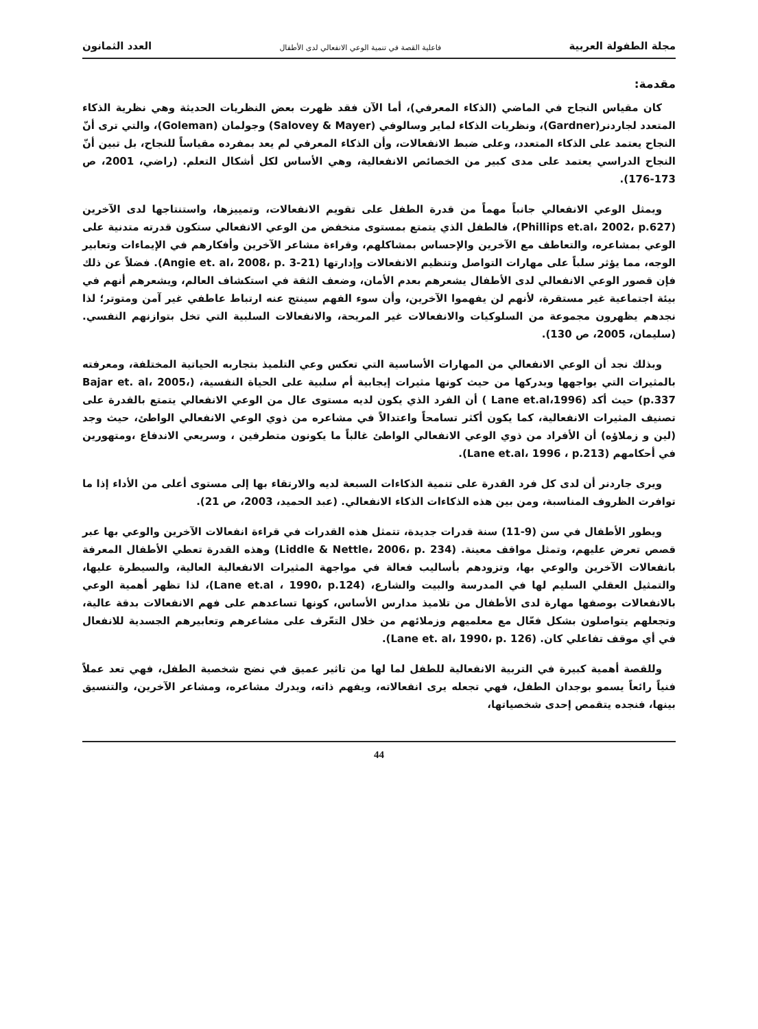مجلة الطفولة العربية فاعلية القصة في تنمية الوعي الانفعالي لدى الأطفال العدد الثمانون
مقدمة:
كان مقياس النجاح في الماضي (الذكاء المعرفي)، أما الآن فقد ظهرت بعض النظريات الحديثة وهي نظرية الذكاء المتعدد لجاردنر(Gardner)، ونظريات الذكاء لماير وسالوفي (Salovey & Mayer) وجولمان (Goleman)، والتي ترى أنّ النجاح يعتمد على الذكاء المتعدد، وعلى ضبط الانفعالات، وأن الذكاء المعرفي لم يعد بمفرده مقياساً للنجاح، بل تبين أنّ النجاح الدراسي يعتمد على مدى كبير من الخصائص الانفعالية، وهي الأساس لكل أشكال التعلم. (راضي، 2001، ص 173-176).
ويمثل الوعي الانفعالي جانباً مهماً من قدرة الطفل على تقويم الانفعالات، وتمييزها، واستنتاجها لدى الآخرين (Phillips et.al، 2002، p.627)، فالطفل الذي يتمتع بمستوى منخفض من الوعي الانفعالي ستكون قدرته متدنية على الوعي بمشاعره، والتعاطف مع الآخرين والإحساس بمشاكلهم، وقراءة مشاعر الآخرين وأفكارهم في الإيماءات وتعابير الوجه، مما يؤثر سلباً على مهارات التواصل وتنظيم الانفعالات وإدارتها (Angie et. al، 2008، p. 3-21). فضلاً عن ذلك فإن قصور الوعي الانفعالي لدى الأطفال يشعرهم بعدم الأمان، وضعف الثقة في استكشاف العالم، ويشعرهم أنهم في بيئة اجتماعية غير مستقرة، لأنهم لن يفهموا الآخرين، وأن سوء الفهم سينتج عنه ارتباط عاطفي غير آمن ومتوتر؛ لذا نجدهم يظهرون مجموعة من السلوكيات والانفعالات غير المريحة، والانفعالات السلبية التي تخل بتوازنهم النفسي. (سليمان، 2005، ص 130).
وبذلك نجد أن الوعي الانفعالي من المهارات الأساسية التي تعكس وعي التلميذ بتجاربه الحياتية المختلفة، ومعرفته بالمثيرات التي يواجهها ويدركها من حيث كونها مثيرات إيجابية أم سلبية على الحياة النفسية، (Bajar et. al، 2005، p.337) حيث أكد (Lane et.al،1996 ) أن الفرد الذي يكون لديه مستوى عال من الوعي الانفعالي يتمتع بالقدرة على تصنيف المثيرات الانفعالية، كما يكون أكثر تسامحاً واعتدالاً في مشاعره من ذوي الوعي الانفعالي الواطئ، حيث وجد (لين و زملاؤه) أن الأفراد من ذوي الوعي الانفعالي الواطئ غالباً ما يكونون متطرفين ، وسريعي الاندفاع ،ومتهورين في أحكامهم (Lane et.al، 1996 ، p.213).
ويرى جاردنر أن لدى كل فرد القدرة على تنمية الذكاءات السبعة لديه والارتقاء بها إلى مستوى أعلى من الأداء إذا ما توافرت الظروف المناسبة، ومن بين هذه الذكاءات الذكاء الانفعالي. (عبد الحميد، 2003، ص 21).
ويطور الأطفال في سن (9-11) سنة قدرات جديدة، تتمثل هذه القدرات في قراءة انفعالات الآخرين والوعي بها عبر قصص تعرض عليهم، وتمثل مواقف معينة. (Liddle & Nettle، 2006، p. 234) وهذه القدرة تعطي الأطفال المعرفة بانفعالات الآخرين والوعي بها، وتزودهم بأساليب فعالة في مواجهة المثيرات الانفعالية العالية، والسيطرة عليها، والتمثيل العقلي السليم لها في المدرسة والبيت والشارع، (Lane et.al ، 1990، p.124)، لذا تظهر أهمية الوعي بالانفعالات بوصفها مهارة لدى الأطفال من تلاميذ مدارس الأساس، كونها تساعدهم على فهم الانفعالات بدقة عالية، وتجعلهم يتواصلون بشكل فعّال مع معلميهم وزملائهم من خلال التعّرف على مشاعرهم وتعابيرهم الجسدية للانفعال في أي موقف تفاعلي كان. (Lane et. al، 1990، p. 126).
وللقصة أهمية كبيرة في التربية الانفعالية للطفل لما لها من تاثير عميق في نضج شخصية الطفل، فهي تعد عملاً فنياً رائعاً يسمو بوجدان الطفل، فهي تجعله يرى انفعالاته، ويفهم ذاته، ويدرك مشاعره، ومشاعر الآخرين، والتنسيق بينها، فنجده يتقمص إحدى شخصياتها،
44